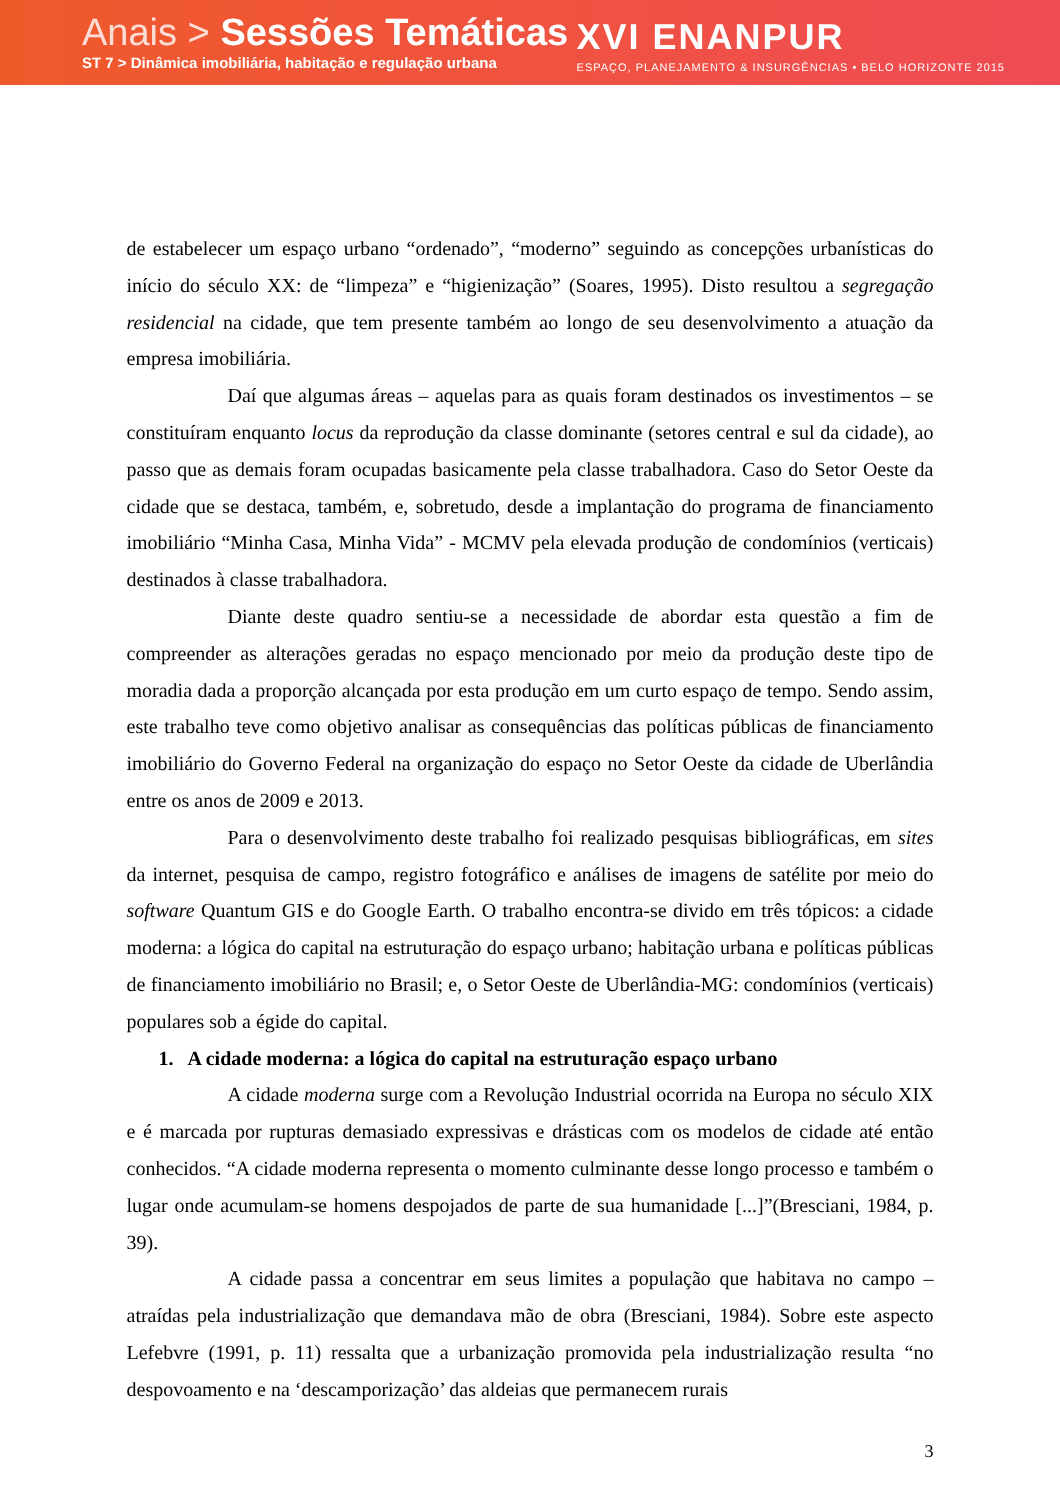Anais > Sessões Temáticas
ST 7 > Dinâmica imobiliária, habitação e regulação urbana
XVI ENANPUR
ESPAÇO, PLANEJAMENTO & INSURGÊNCIAS • BELO HORIZONTE 2015
de estabelecer um espaço urbano “ordenado”, “moderno” seguindo as concepções urbanísticas do início do século XX: de “limpeza” e “higienização” (Soares, 1995). Disto resultou a segregação residencial na cidade, que tem presente também ao longo de seu desenvolvimento a atuação da empresa imobiliária.
Daí que algumas áreas – aquelas para as quais foram destinados os investimentos – se constituíram enquanto locus da reprodução da classe dominante (setores central e sul da cidade), ao passo que as demais foram ocupadas basicamente pela classe trabalhadora. Caso do Setor Oeste da cidade que se destaca, também, e, sobretudo, desde a implantação do programa de financiamento imobiliário “Minha Casa, Minha Vida” - MCMV pela elevada produção de condomínios (verticais) destinados à classe trabalhadora.
Diante deste quadro sentiu-se a necessidade de abordar esta questão a fim de compreender as alterações geradas no espaço mencionado por meio da produção deste tipo de moradia dada a proporção alcançada por esta produção em um curto espaço de tempo. Sendo assim, este trabalho teve como objetivo analisar as consequências das políticas públicas de financiamento imobiliário do Governo Federal na organização do espaço no Setor Oeste da cidade de Uberlândia entre os anos de 2009 e 2013.
Para o desenvolvimento deste trabalho foi realizado pesquisas bibliográficas, em sites da internet, pesquisa de campo, registro fotográfico e análises de imagens de satélite por meio do software Quantum GIS e do Google Earth. O trabalho encontra-se divido em três tópicos: a cidade moderna: a lógica do capital na estruturação do espaço urbano; habitação urbana e políticas públicas de financiamento imobiliário no Brasil; e, o Setor Oeste de Uberlândia-MG: condomínios (verticais) populares sob a égide do capital.
1. A cidade moderna: a lógica do capital na estruturação espaço urbano
A cidade moderna surge com a Revolução Industrial ocorrida na Europa no século XIX e é marcada por rupturas demasiado expressivas e drásticas com os modelos de cidade até então conhecidos. “A cidade moderna representa o momento culminante desse longo processo e também o lugar onde acumulam-se homens despojados de parte de sua humanidade [...]”(Bresciani, 1984, p. 39).
A cidade passa a concentrar em seus limites a população que habitava no campo – atraídas pela industrialização que demandava mão de obra (Bresciani, 1984). Sobre este aspecto Lefebvre (1991, p. 11) ressalta que a urbanização promovida pela industrialização resulta “no despovoamento e na ‘descamporização’ das aldeias que permanecem rurais
3